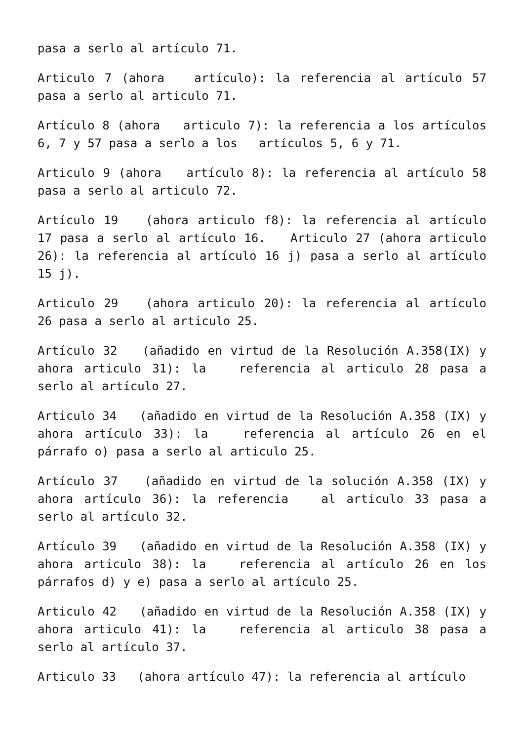pasa a serlo al artículo 71.
Articulo 7 (ahora artículo): la referencia al artículo 57 pasa a serlo al articulo 71.
Artículo 8 (ahora articulo 7): la referencia a los artículos 6, 7 y 57 pasa a serlo a los artículos 5, 6 y 71.
Articulo 9 (ahora artículo 8): la referencia al artículo 58 pasa a serlo al articulo 72.
Artículo 19 (ahora articulo f8): la referencia al artículo 17 pasa a serlo al artículo 16. Articulo 27 (ahora articulo 26): la referencia al artículo 16 j) pasa a serlo al artículo 15 j).
Articulo 29 (ahora articulo 20): la referencia al artículo 26 pasa a serlo al articulo 25.
Artículo 32 (añadido en virtud de la Resolución A.358(IX) y ahora articulo 31): la referencia al articulo 28 pasa a serlo al artículo 27.
Articulo 34 (añadido en virtud de la Resolución A.358 (IX) y ahora artículo 33): la referencia al artículo 26 en el párrafo o) pasa a serlo al articulo 25.
Artículo 37 (añadido en virtud de la solución A.358 (IX) y ahora artículo 36): la referencia al articulo 33 pasa a serlo al artículo 32.
Artículo 39 (añadido en virtud de la Resolución A.358 (IX) y ahora articulo 38): la referencia al artículo 26 en los párrafos d) y e) pasa a serlo al artículo 25.
Articulo 42 (añadido en virtud de la Resolución A.358 (IX) y ahora articulo 41): la referencia al articulo 38 pasa a serlo al artículo 37.
Articulo 33 (ahora artículo 47): la referencia al artículo